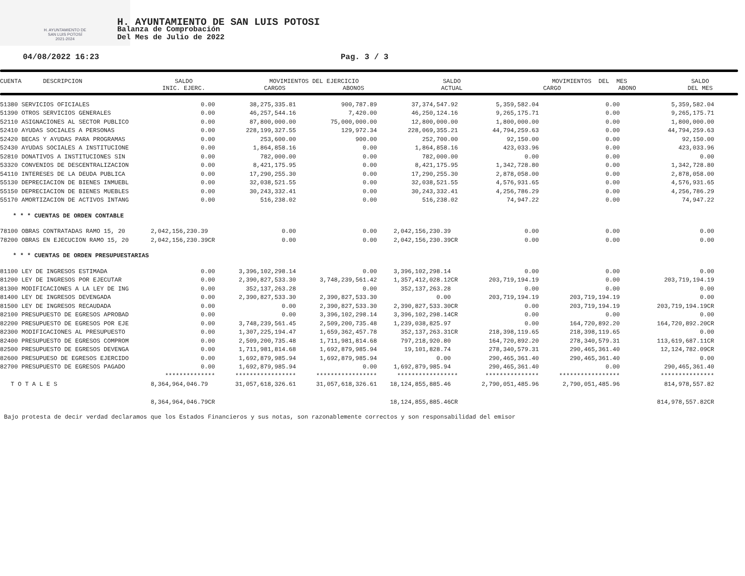H. AYUNTAMIENTO DE
SAN LUIS POTOSÍ
2021-2024
H. AYUNTAMIENTO DE SAN LUIS POTOSI
Balanza de Comprobación
Del Mes de Julio de 2022
04/08/2022 16:23 Pag. 3 / 3
| CUENTA DESCRIPCION | SALDO INIC. EJERC. | MOVIMIENTOS DEL EJERCICIO CARGOS ABONOS | SALDO ACTUAL | MOVIMIENTOS DEL MES CARGO ABONO | SALDO DEL MES |
| --- | --- | --- | --- | --- | --- |
| 51380 SERVICIOS OFICIALES | 0.00 | 38,275,335.81 | 900,787.89 | 37,374,547.92 | 5,359,582.04 | 0.00 | 5,359,582.04 |
| 51390 OTROS SERVICIOS GENERALES | 0.00 | 46,257,544.16 | 7,420.00 | 46,250,124.16 | 9,265,175.71 | 0.00 | 9,265,175.71 |
| 52110 ASIGNACIONES AL SECTOR PUBLICO | 0.00 | 87,800,000.00 | 75,000,000.00 | 12,800,000.00 | 1,800,000.00 | 0.00 | 1,800,000.00 |
| 52410 AYUDAS SOCIALES A PERSONAS | 0.00 | 228,199,327.55 | 129,972.34 | 228,069,355.21 | 44,794,259.63 | 0.00 | 44,794,259.63 |
| 52420 BECAS Y AYUDAS PARA PROGRAMAS | 0.00 | 253,600.00 | 900.00 | 252,700.00 | 92,150.00 | 0.00 | 92,150.00 |
| 52430 AYUDAS SOCIALES A INSTITUCIONE | 0.00 | 1,864,858.16 | 0.00 | 1,864,858.16 | 423,033.96 | 0.00 | 423,033.96 |
| 52810 DONATIVOS A INSTITUCIONES SIN | 0.00 | 782,000.00 | 0.00 | 782,000.00 | 0.00 | 0.00 | 0.00 |
| 53320 CONVENIOS DE DESCENTRALIZACION | 0.00 | 8,421,175.95 | 0.00 | 8,421,175.95 | 1,342,728.80 | 0.00 | 1,342,728.80 |
| 54110 INTERESES DE LA DEUDA PUBLICA | 0.00 | 17,290,255.30 | 0.00 | 17,290,255.30 | 2,878,058.00 | 0.00 | 2,878,058.00 |
| 55130 DEPRECIACION DE BIENES INMUEBL | 0.00 | 32,038,521.55 | 0.00 | 32,038,521.55 | 4,576,931.65 | 0.00 | 4,576,931.65 |
| 55150 DEPRECIACION DE BIENES MUEBLES | 0.00 | 30,243,332.41 | 0.00 | 30,243,332.41 | 4,256,786.29 | 0.00 | 4,256,786.29 |
| 55170 AMORTIZACION DE ACTIVOS INTANG | 0.00 | 516,238.02 | 0.00 | 516,238.02 | 74,947.22 | 0.00 | 74,947.22 |
| * * * CUENTAS DE ORDEN CONTABLE | | | | | | | |
| 78100 OBRAS CONTRATADAS RAMO 15, 20 | 2,042,156,230.39 | 0.00 | 0.00 | 2,042,156,230.39 | 0.00 | 0.00 | 0.00 |
| 78200 OBRAS EN EJECUCION RAMO 15, 20 | 2,042,156,230.39CR | 0.00 | 0.00 | 2,042,156,230.39CR | 0.00 | 0.00 | 0.00 |
| * * * CUENTAS DE ORDEN PRESUPUESTARIAS | | | | | | | |
| 81100 LEY DE INGRESOS ESTIMADA | 0.00 | 3,396,102,298.14 | 0.00 | 3,396,102,298.14 | 0.00 | 0.00 | 0.00 |
| 81200 LEY DE INGRESOS POR EJECUTAR | 0.00 | 2,390,827,533.30 | 3,748,239,561.42 | 1,357,412,028.12CR | 203,719,194.19 | 0.00 | 203,719,194.19 |
| 81300 MODIFICACIONES A LA LEY DE ING | 0.00 | 352,137,263.28 | 0.00 | 352,137,263.28 | 0.00 | 0.00 | 0.00 |
| 81400 LEY DE INGRESOS DEVENGADA | 0.00 | 2,390,827,533.30 | 2,390,827,533.30 | 0.00 | 203,719,194.19 | 203,719,194.19 | 0.00 |
| 81500 LEY DE INGRESOS RECAUDADA | 0.00 | 0.00 | 2,390,827,533.30 | 2,390,827,533.30CR | 0.00 | 203,719,194.19 | 203,719,194.19CR |
| 82100 PRESUPUESTO DE EGRESOS APROBAD | 0.00 | 0.00 | 3,396,102,298.14 | 3,396,102,298.14CR | 0.00 | 0.00 | 0.00 |
| 82200 PRESUPUESTO DE EGRESOS POR EJE | 0.00 | 3,748,239,561.45 | 2,509,200,735.48 | 1,239,038,825.97 | 0.00 | 164,720,892.20 | 164,720,892.20CR |
| 82300 MODIFICACIONES AL PRESUPUESTO | 0.00 | 1,307,225,194.47 | 1,659,362,457.78 | 352,137,263.31CR | 218,398,119.65 | 218,398,119.65 | 0.00 |
| 82400 PRESUPUESTO DE EGRESOS COMPROM | 0.00 | 2,509,200,735.48 | 1,711,981,814.68 | 797,218,920.80 | 164,720,892.20 | 278,340,579.31 | 113,619,687.11CR |
| 82500 PRESUPUESTO DE EGRESOS DEVENGA | 0.00 | 1,711,981,814.68 | 1,692,879,985.94 | 19,101,828.74 | 278,340,579.31 | 290,465,361.40 | 12,124,782.09CR |
| 82600 PRESUPUESO DE EGRESOS EJERCIDO | 0.00 | 1,692,879,985.94 | 1,692,879,985.94 | 0.00 | 290,465,361.40 | 290,465,361.40 | 0.00 |
| 82700 PRESUPUESTO DE EGRESOS PAGADO | 0.00 | 1,692,879,985.94 | 0.00 | 1,692,879,985.94 | 290,465,361.40 | 0.00 | 290,465,361.40 |
| | ************** | ***************** | ***************** | ***************** | *************** | ***************** | *************** |
| T O T A L E S | 8,364,964,046.79 | 31,057,618,326.61 | 31,057,618,326.61 | 18,124,855,885.46 | 2,790,051,485.96 | 2,790,051,485.96 | 814,978,557.82 |
| | 8,364,964,046.79CR | | | 18,124,855,885.46CR | | | 814,978,557.82CR |
Bajo protesta de decir verdad declaramos que los Estados Financieros y sus notas, son razonablemente correctos y son responsabilidad del emisor